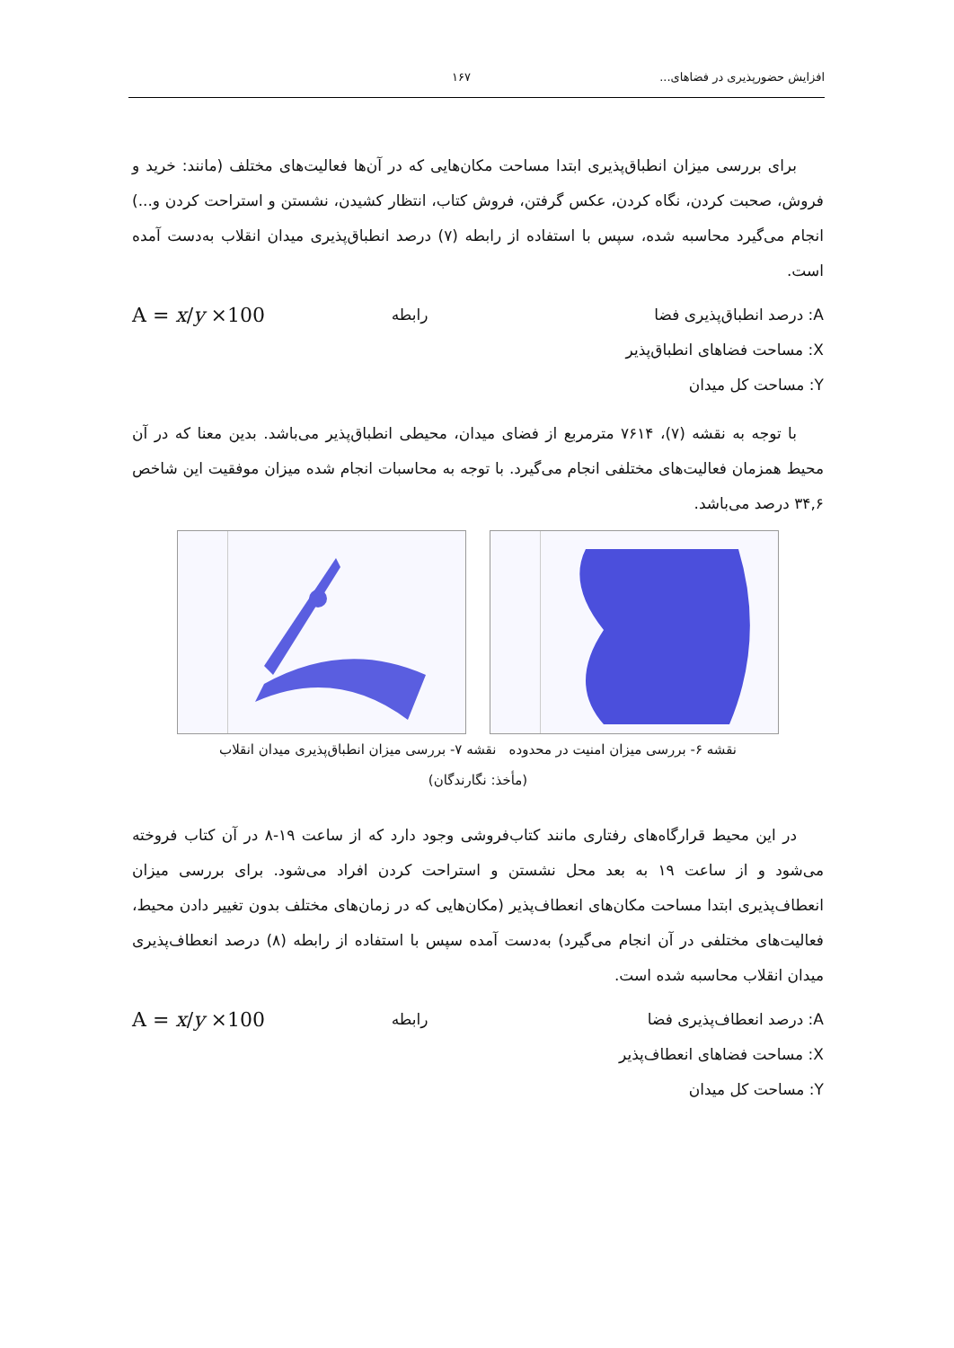افزایش حضورپذیری در فضاهای... ۱۶۷
برای بررسی میزان انطباق‌پذیری ابتدا مساحت مکان‌هایی که در آن‌ها فعالیت‌های مختلف (مانند: خرید و فروش، صحبت کردن، نگاه کردن، عکس گرفتن، فروش کتاب، انتظار کشیدن، نشستن و استراحت کردن و...) انجام می‌گیرد محاسبه شده، سپس با استفاده از رابطه (۷) درصد انطباق‌پذیری میدان انقلاب به‌دست آمده است.
A = x/y ×100 رابطه A: درصد انطباق‌پذیری فضا
X: مساحت فضاهای انطباق‌پذیر
Y: مساحت کل میدان
با توجه به نقشه (۷)، ۷۶۱۴ مترمربع از فضای میدان، محیطی انطباق‌پذیر می‌باشد. بدین معنا که در آن محیط همزمان فعالیت‌های مختلفی انجام می‌گیرد. با توجه به محاسبات انجام شده میزان موفقیت این شاخص ۳۴,۶ درصد می‌باشد.
نقشه ۶- بررسی میزان امنیت در محدوده نقشه ۷- بررسی میزان انطباق‌پذیری میدان انقلاب
(مأخذ: نگارندگان)
در این محیط قرارگاه‌های رفتاری مانند کتاب‌فروشی وجود دارد که از ساعت ۱۹-۸ در آن کتاب فروخته می‌شود و از ساعت ۱۹ به بعد محل نشستن و استراحت کردن افراد می‌شود. برای بررسی میزان انعطاف‌پذیری ابتدا مساحت مکان‌های انعطاف‌پذیر (مکان‌هایی که در زمان‌های مختلف بدون تغییر دادن محیط، فعالیت‌های مختلفی در آن انجام می‌گیرد) به‌دست آمده سپس با استفاده از رابطه (۸) درصد انعطاف‌پذیری میدان انقلاب محاسبه شده است.
A = x/y ×100 رابطه A: درصد انعطاف‌پذیری فضا
X: مساحت فضاهای انعطاف‌پذیر
Y: مساحت کل میدان